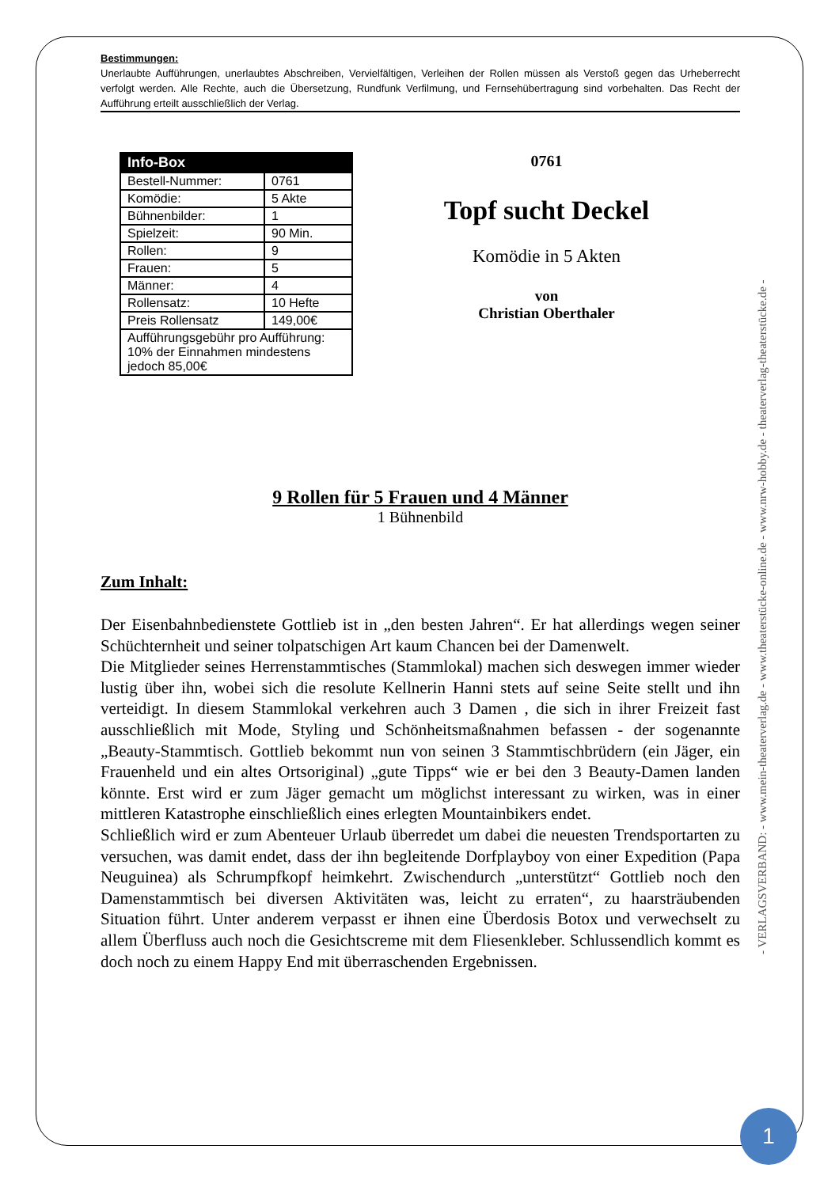Bestimmungen:
Unerlaubte Aufführungen, unerlaubtes Abschreiben, Vervielfältigen, Verleihen der Rollen müssen als Verstoß gegen das Urheberrecht verfolgt werden. Alle Rechte, auch die Übersetzung, Rundfunk Verfilmung, und Fernsehübertragung sind vorbehalten. Das Recht der Aufführung erteilt ausschließlich der Verlag.
| Info-Box | |
| --- | --- |
| Bestell-Nummer: | 0761 |
| Komödie: | 5 Akte |
| Bühnenbilder: | 1 |
| Spielzeit: | 90 Min. |
| Rollen: | 9 |
| Frauen: | 5 |
| Männer: | 4 |
| Rollensatz: | 10 Hefte |
| Preis Rollensatz | 149,00€ |
| Aufführungsgebühr pro Aufführung: 10% der Einnahmen mindestens jedoch 85,00€ | |
0761
Topf sucht Deckel
Komödie in 5 Akten
von
Christian Oberthaler
9 Rollen für 5 Frauen und 4 Männer
1 Bühnenbild
Zum Inhalt:
Der Eisenbahnbedienstete Gottlieb ist in „den besten Jahren“. Er hat allerdings wegen seiner Schüchternheit und seiner tolpatschigen Art kaum Chancen bei der Damenwelt.
Die Mitglieder seines Herrenstammtisches (Stammlokal) machen sich deswegen immer wieder lustig über ihn, wobei sich die resolute Kellnerin Hanni stets auf seine Seite stellt und ihn verteidigt. In diesem Stammlokal verkehren auch 3 Damen , die sich in ihrer Freizeit fast ausschließlich mit Mode, Styling und Schönheitsmaßnahmen befassen - der sogenannte „Beauty-Stammtisch. Gottlieb bekommt nun von seinen 3 Stammtischbrüdern (ein Jäger, ein Frauenheld und ein altes Ortsoriginal) „gute Tipps“ wie er bei den 3 Beauty-Damen landen könnte. Erst wird er zum Jäger gemacht um möglichst interessant zu wirken, was in einer mittleren Katastrophe einschließlich eines erlegten Mountainbikers endet.
Schließlich wird er zum Abenteuer Urlaub überredet um dabei die neuesten Trendsportarten zu versuchen, was damit endet, dass der ihn begleitende Dorfplayboy von einer Expedition (Papa Neuguinea) als Schrumpfkopf heimkehrt. Zwischendurch „unterstützt“ Gottlieb noch den Damenstammtisch bei diversen Aktivitäten was, leicht zu erraten“, zu haarsträubenden Situation führt. Unter anderem verpasst er ihnen eine Überdosis Botox und verwechselt zu allem Überfluss auch noch die Gesichtscreme mit dem Fliesenkleber. Schlussendlich kommt es doch noch zu einem Happy End mit überraschenden Ergebnissen.
- VERLAGSVERBAND: - www.mein-theaterverlag.de - www.theaterstücke-online.de - www.nrw-hobby.de - theaterverlag-theaterstücke.de -
1